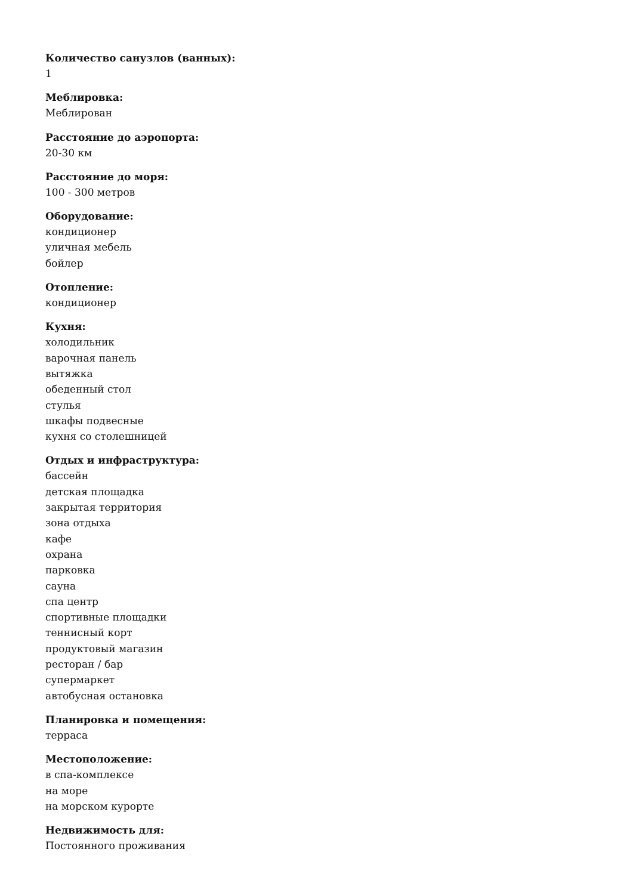Количество санузлов (ванных):
1
Меблировка:
Меблирован
Расстояние до аэропорта:
20-30 км
Расстояние до моря:
100 - 300 метров
Оборудование:
кондиционер
уличная мебель
бойлер
Отопление:
кондиционер
Кухня:
холодильник
варочная панель
вытяжка
обеденный стол
стулья
шкафы подвесные
кухня со столешницей
Отдых и инфраструктура:
бассейн
детская площадка
закрытая территория
зона отдыха
кафе
охрана
парковка
сауна
спа центр
спортивные площадки
теннисный корт
продуктовый магазин
ресторан / бар
супермаркет
автобусная остановка
Планировка и помещения:
терраса
Местоположение:
в спа-комплексе
на море
на морском курорте
Недвижимость для:
Постоянного проживания